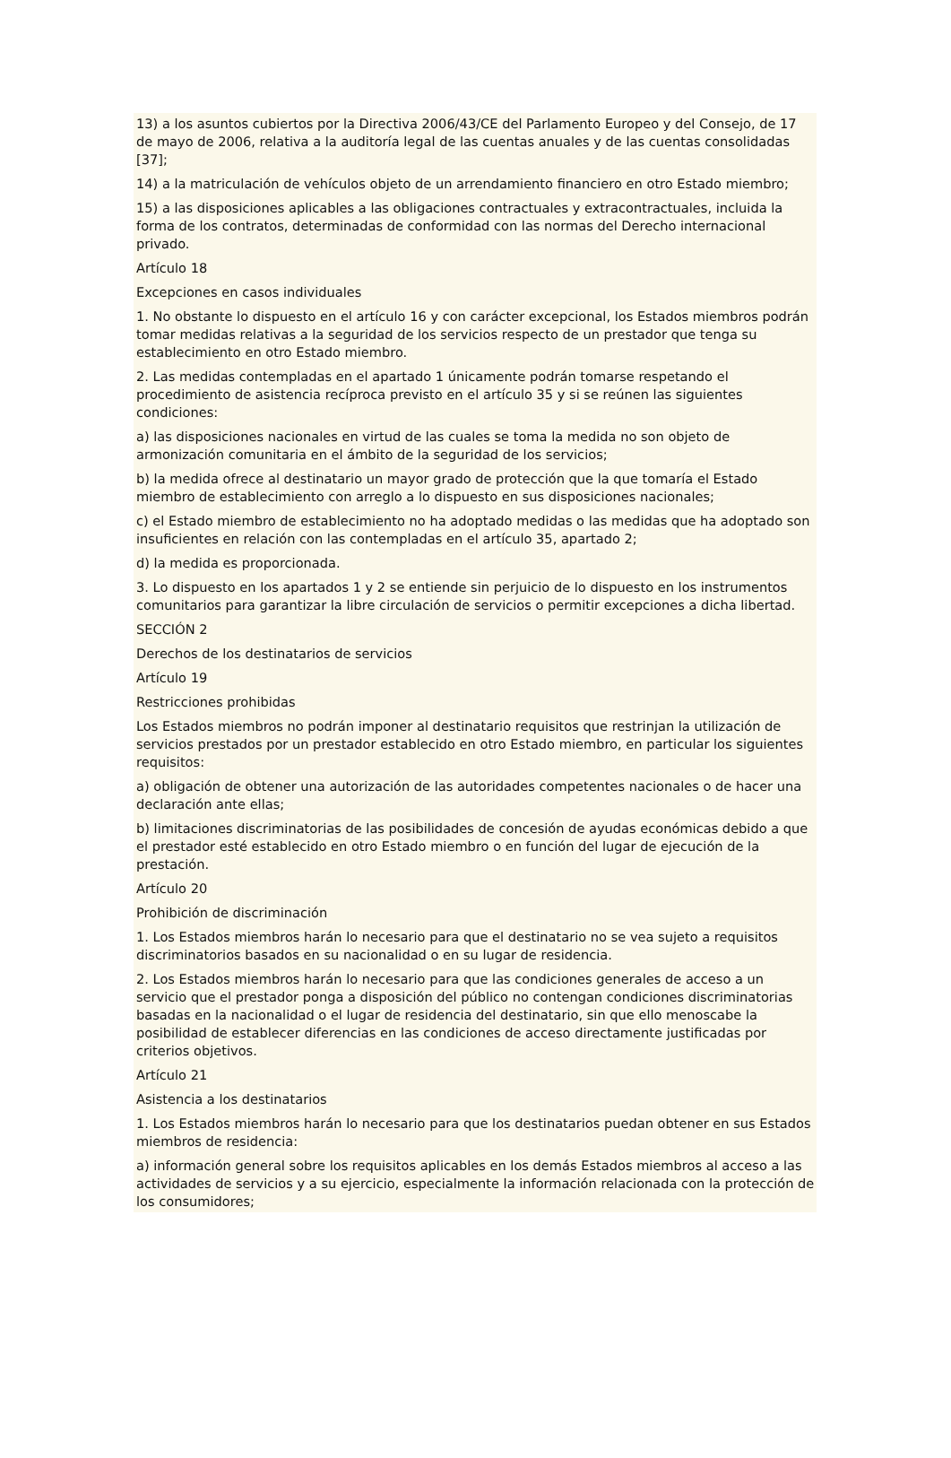13) a los asuntos cubiertos por la Directiva 2006/43/CE del Parlamento Europeo y del Consejo, de 17 de mayo de 2006, relativa a la auditoría legal de las cuentas anuales y de las cuentas consolidadas [37];
14) a la matriculación de vehículos objeto de un arrendamiento financiero en otro Estado miembro;
15) a las disposiciones aplicables a las obligaciones contractuales y extracontractuales, incluida la forma de los contratos, determinadas de conformidad con las normas del Derecho internacional privado.
Artículo 18
Excepciones en casos individuales
1. No obstante lo dispuesto en el artículo 16 y con carácter excepcional, los Estados miembros podrán tomar medidas relativas a la seguridad de los servicios respecto de un prestador que tenga su establecimiento en otro Estado miembro.
2. Las medidas contempladas en el apartado 1 únicamente podrán tomarse respetando el procedimiento de asistencia recíproca previsto en el artículo 35 y si se reúnen las siguientes condiciones:
a) las disposiciones nacionales en virtud de las cuales se toma la medida no son objeto de armonización comunitaria en el ámbito de la seguridad de los servicios;
b) la medida ofrece al destinatario un mayor grado de protección que la que tomaría el Estado miembro de establecimiento con arreglo a lo dispuesto en sus disposiciones nacionales;
c) el Estado miembro de establecimiento no ha adoptado medidas o las medidas que ha adoptado son insuficientes en relación con las contempladas en el artículo 35, apartado 2;
d) la medida es proporcionada.
3. Lo dispuesto en los apartados 1 y 2 se entiende sin perjuicio de lo dispuesto en los instrumentos comunitarios para garantizar la libre circulación de servicios o permitir excepciones a dicha libertad.
SECCIÓN 2
Derechos de los destinatarios de servicios
Artículo 19
Restricciones prohibidas
Los Estados miembros no podrán imponer al destinatario requisitos que restrinjan la utilización de servicios prestados por un prestador establecido en otro Estado miembro, en particular los siguientes requisitos:
a) obligación de obtener una autorización de las autoridades competentes nacionales o de hacer una declaración ante ellas;
b) limitaciones discriminatorias de las posibilidades de concesión de ayudas económicas debido a que el prestador esté establecido en otro Estado miembro o en función del lugar de ejecución de la prestación.
Artículo 20
Prohibición de discriminación
1. Los Estados miembros harán lo necesario para que el destinatario no se vea sujeto a requisitos discriminatorios basados en su nacionalidad o en su lugar de residencia.
2. Los Estados miembros harán lo necesario para que las condiciones generales de acceso a un servicio que el prestador ponga a disposición del público no contengan condiciones discriminatorias basadas en la nacionalidad o el lugar de residencia del destinatario, sin que ello menoscabe la posibilidad de establecer diferencias en las condiciones de acceso directamente justificadas por criterios objetivos.
Artículo 21
Asistencia a los destinatarios
1. Los Estados miembros harán lo necesario para que los destinatarios puedan obtener en sus Estados miembros de residencia:
a) información general sobre los requisitos aplicables en los demás Estados miembros al acceso a las actividades de servicios y a su ejercicio, especialmente la información relacionada con la protección de los consumidores;